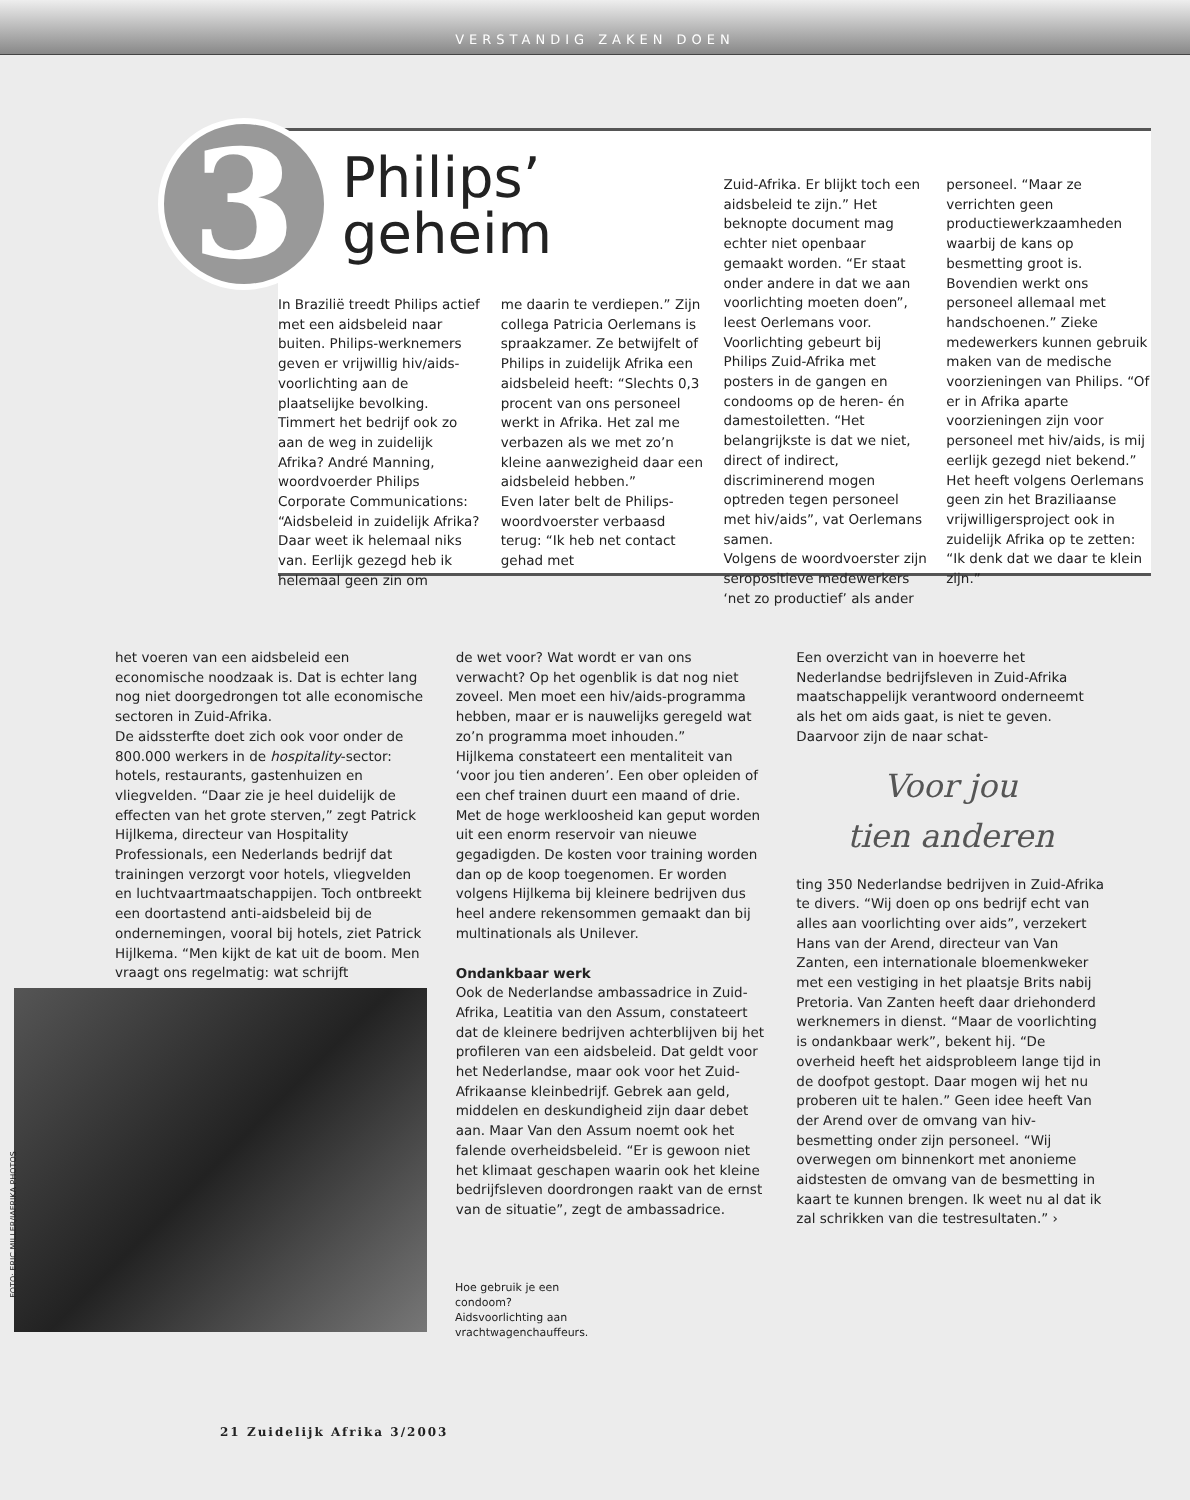VERSTANDIG ZAKEN DOEN
3
Philips’
geheim
In Brazilië treedt Philips actief met een aidsbeleid naar buiten. Philips-werknemers geven er vrijwillig hiv/aids-voorlichting aan de plaatselijke bevolking. Timmert het bedrijf ook zo aan de weg in zuidelijk Afrika? André Manning, woordvoerder Philips Corporate Communications: “Aidsbeleid in zuidelijk Afrika? Daar weet ik helemaal niks van. Eerlijk gezegd heb ik helemaal geen zin om
me daarin te verdiepen.” Zijn collega Patricia Oerlemans is spraakzamer. Ze betwijfelt of Philips in zuidelijk Afrika een aidsbeleid heeft: “Slechts 0,3 procent van ons personeel werkt in Afrika. Het zal me verbazen als we met zo’n kleine aanwezigheid daar een aidsbeleid hebben.”
Even later belt de Philips-woordvoerster verbaasd terug: “Ik heb net contact gehad met
Zuid-Afrika. Er blijkt toch een aidsbeleid te zijn.” Het beknopte document mag echter niet openbaar gemaakt worden. “Er staat onder andere in dat we aan voorlichting moeten doen”, leest Oerlemans voor. Voorlichting gebeurt bij Philips Zuid-Afrika met posters in de gangen en condooms op de heren- én damestoiletten. “Het belangrijkste is dat we niet, direct of indirect, discriminerend mogen optreden tegen personeel met hiv/aids”, vat Oerlemans samen.
Volgens de woordvoerster zijn seropositieve medewerkers ‘net zo productief’ als ander
personeel. “Maar ze verrichten geen productiewerkzaamheden waarbij de kans op besmetting groot is. Bovendien werkt ons personeel allemaal met handschoenen.” Zieke medewerkers kunnen gebruik maken van de medische voorzieningen van Philips. “Of er in Afrika aparte voorzieningen zijn voor personeel met hiv/aids, is mij eerlijk gezegd niet bekend.”
Het heeft volgens Oerlemans geen zin het Braziliaanse vrijwilligersproject ook in zuidelijk Afrika op te zetten: “Ik denk dat we daar te klein zijn.”
het voeren van een aidsbeleid een economische noodzaak is. Dat is echter lang nog niet doorgedrongen tot alle economische sectoren in Zuid-Afrika.
De aidssterfte doet zich ook voor onder de 800.000 werkers in de hospitality-sector: hotels, restaurants, gastenhuizen en vliegvelden. “Daar zie je heel duidelijk de effecten van het grote sterven,” zegt Patrick Hijlkema, directeur van Hospitality Professionals, een Nederlands bedrijf dat trainingen verzorgt voor hotels, vliegvelden en luchtvaartmaatschappijen. Toch ontbreekt een doortastend anti-aidsbeleid bij de ondernemingen, vooral bij hotels, ziet Patrick Hijlkema. “Men kijkt de kat uit de boom. Men vraagt ons regelmatig: wat schrijft
de wet voor? Wat wordt er van ons verwacht? Op het ogenblik is dat nog niet zoveel. Men moet een hiv/aids-programma hebben, maar er is nauwelijks geregeld wat zo’n programma moet inhouden.”
Hijlkema constateert een mentaliteit van ‘voor jou tien anderen’. Een ober opleiden of een chef trainen duurt een maand of drie. Met de hoge werkloosheid kan geput worden uit een enorm reservoir van nieuwe gegadigden. De kosten voor training worden dan op de koop toegenomen. Er worden volgens Hijlkema bij kleinere bedrijven dus heel andere rekensommen gemaakt dan bij multinationals als Unilever.
Ondankbaar werk
Ook de Nederlandse ambassadrice in Zuid-Afrika, Leatitia van den Assum, constateert dat de kleinere bedrijven achterblijven bij het profileren van een aidsbeleid. Dat geldt voor het Nederlandse, maar ook voor het Zuid-Afrikaanse kleinbedrijf. Gebrek aan geld, middelen en deskundigheid zijn daar debet aan. Maar Van den Assum noemt ook het falende overheidsbeleid. “Er is gewoon niet het klimaat geschapen waarin ook het kleine bedrijfsleven doordrongen raakt van de ernst van de situatie”, zegt de ambassadrice.
Een overzicht van in hoeverre het Nederlandse bedrijfsleven in Zuid-Afrika maatschappelijk verantwoord onderneemt als het om aids gaat, is niet te geven. Daarvoor zijn de naar schat-
Voor jou
tien anderen
ting 350 Nederlandse bedrijven in Zuid-Afrika te divers. “Wij doen op ons bedrijf echt van alles aan voorlichting over aids”, verzekert Hans van der Arend, directeur van Van Zanten, een internationale bloemenkweker met een vestiging in het plaatsje Brits nabij Pretoria. Van Zanten heeft daar driehonderd werknemers in dienst. “Maar de voorlichting is ondankbaar werk”, bekent hij. “De overheid heeft het aidsprobleem lange tijd in de doofpot gestopt. Daar mogen wij het nu proberen uit te halen.” Geen idee heeft Van der Arend over de omvang van hiv-besmetting onder zijn personeel. “Wij overwegen om binnenkort met anonieme aidstesten de omvang van de besmetting in kaart te kunnen brengen. Ik weet nu al dat ik zal schrikken van die testresultaten.” ›
FOTO: ERIC MILLER/IAFRIKA PHOTOS
Hoe gebruik je een
condoom?
Aidsvoorlichting aan
vrachtwagenchauffeurs.
21 Zuidelijk Afrika 3/2003